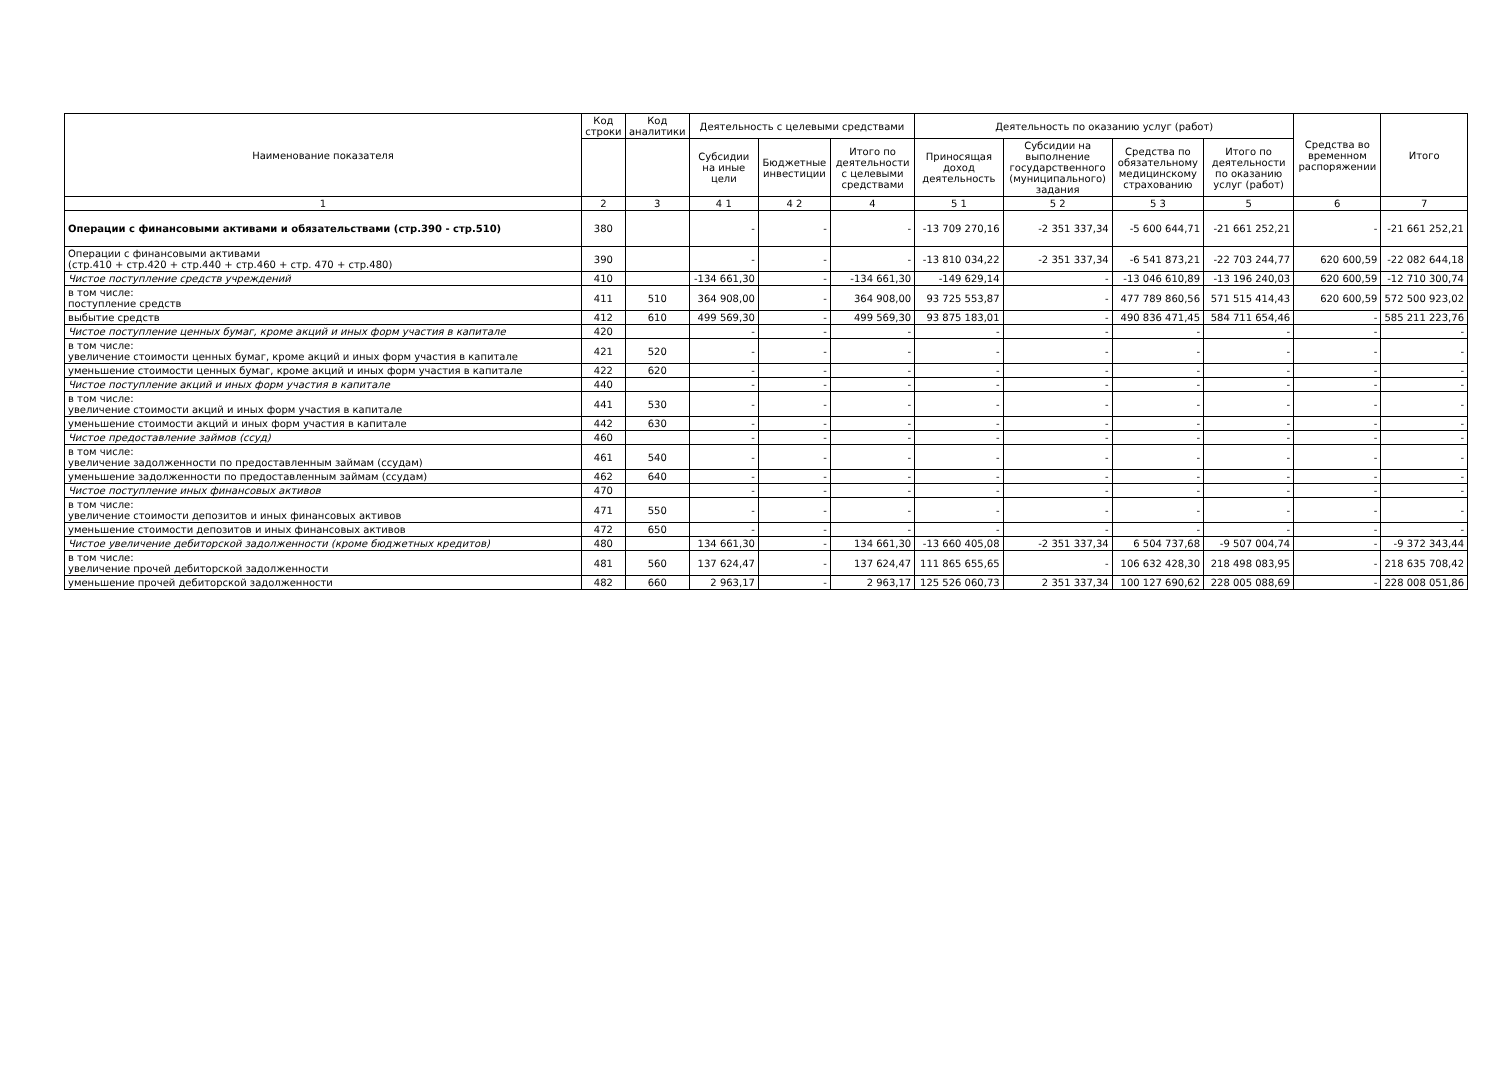| Наименование показателя | Код строки | Код аналитики | Деятельность с целевыми средствами | | | Деятельность по оказанию услуг (работ) | | | | Средства во временном распоряжении | Итого |
| --- | --- | --- | --- | --- | --- | --- | --- | --- | --- | --- | --- |
| | | | Субсидии на иные цели | Бюджетные инвестиции | Итого по деятельности с целевыми средствами | Приносящая доход деятельность | Субсидии на выполнение государственного (муниципального) задания | Средства по обязательному медицинскому страхованию | Итого по деятельности по оказанию услуг (работ) | | |
| 1 | 2 | 3 | 4 1 | 4 2 | 4 | 5 1 | 5 2 | 5 3 | 5 | 6 | 7 |
| Операции с финансовыми активами и обязательствами (стр.390 - стр.510) | 380 | | - | - | - | -13 709 270,16 | -2 351 337,34 | -5 600 644,71 | -21 661 252,21 | - | -21 661 252,21 |
| Операции с финансовыми активами (стр.410 + стр.420 + стр.440 + стр.460 + стр. 470 + стр.480) | 390 | | - | - | - | -13 810 034,22 | -2 351 337,34 | -6 541 873,21 | -22 703 244,77 | 620 600,59 | -22 082 644,18 |
| Чистое поступление средств учреждений | 410 | | -134 661,30 | - | -134 661,30 | -149 629,14 | - | -13 046 610,89 | -13 196 240,03 | 620 600,59 | -12 710 300,74 |
| в том числе: поступление средств | 411 | 510 | 364 908,00 | - | 364 908,00 | 93 725 553,87 | - | 477 789 860,56 | 571 515 414,43 | 620 600,59 | 572 500 923,02 |
| выбытие средств | 412 | 610 | 499 569,30 | - | 499 569,30 | 93 875 183,01 | - | 490 836 471,45 | 584 711 654,46 | - | 585 211 223,76 |
| Чистое поступление ценных бумаг, кроме акций и иных форм участия в капитале | 420 | | - | - | - | - | - | - | - | - | - |
| в том числе: увеличение стоимости ценных бумаг, кроме акций и иных форм участия в капитале | 421 | 520 | - | - | - | - | - | - | - | - | - |
| уменьшение стоимости ценных бумаг, кроме акций и иных форм участия в капитале | 422 | 620 | - | - | - | - | - | - | - | - | - |
| Чистое поступление акций и иных форм участия в капитале | 440 | | - | - | - | - | - | - | - | - | - |
| в том числе: увеличение стоимости акций и иных форм участия в капитале | 441 | 530 | - | - | - | - | - | - | - | - | - |
| уменьшение стоимости акций и иных форм участия в капитале | 442 | 630 | - | - | - | - | - | - | - | - | - |
| Чистое предоставление займов (ссуд) | 460 | | - | - | - | - | - | - | - | - | - |
| в том числе: увеличение задолженности по предоставленным займам (ссудам) | 461 | 540 | - | - | - | - | - | - | - | - | - |
| уменьшение задолженности по предоставленным займам (ссудам) | 462 | 640 | - | - | - | - | - | - | - | - | - |
| Чистое поступление иных финансовых активов | 470 | | - | - | - | - | - | - | - | - | - |
| в том числе: увеличение стоимости депозитов и иных финансовых активов | 471 | 550 | - | - | - | - | - | - | - | - | - |
| уменьшение стоимости депозитов и иных финансовых активов | 472 | 650 | - | - | - | - | - | - | - | - | - |
| Чистое увеличение дебиторской задолженности (кроме бюджетных кредитов) | 480 | | 134 661,30 | - | 134 661,30 | -13 660 405,08 | -2 351 337,34 | 6 504 737,68 | -9 507 004,74 | - | -9 372 343,44 |
| в том числе: увеличение прочей дебиторской задолженности | 481 | 560 | 137 624,47 | - | 137 624,47 | 111 865 655,65 | - | 106 632 428,30 | 218 498 083,95 | - | 218 635 708,42 |
| уменьшение прочей дебиторской задолженности | 482 | 660 | 2 963,17 | - | 2 963,17 | 125 526 060,73 | 2 351 337,34 | 100 127 690,62 | 228 005 088,69 | - | 228 008 051,86 |